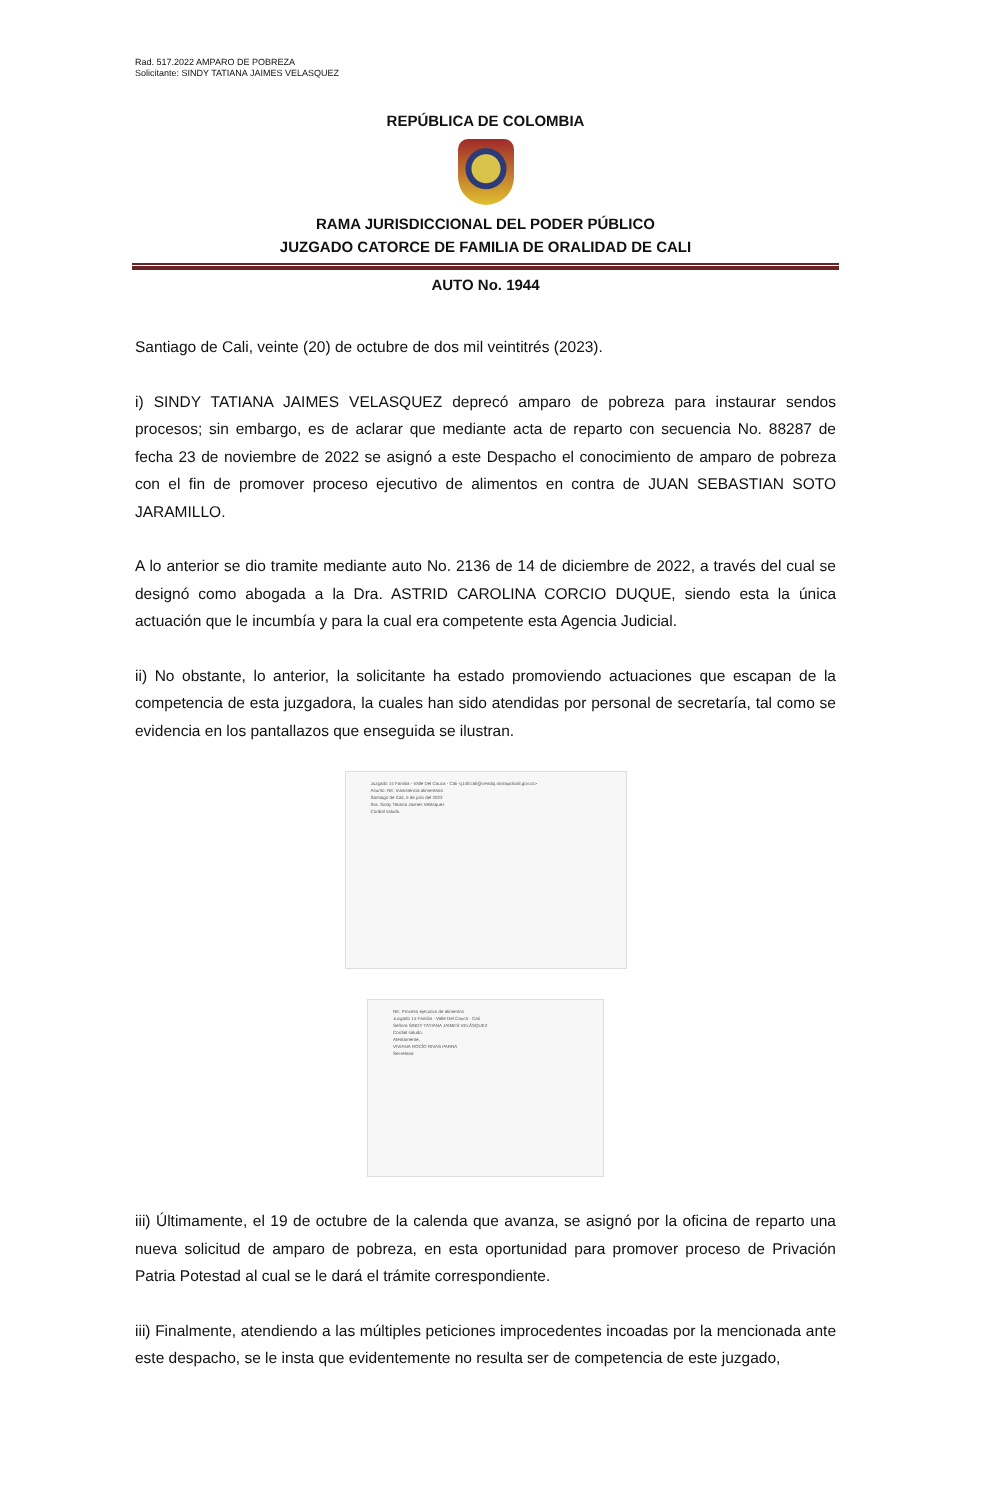Rad. 517.2022 AMPARO DE POBREZA
Solicitante: SINDY TATIANA JAIMES VELASQUEZ
REPÚBLICA DE COLOMBIA
RAMA JURISDICCIONAL DEL PODER PÚBLICO
JUZGADO CATORCE DE FAMILIA DE ORALIDAD DE CALI
AUTO No. 1944
Santiago de Cali, veinte (20) de octubre de dos mil veintitrés (2023).
i) SINDY TATIANA JAIMES VELASQUEZ deprecó amparo de pobreza para instaurar sendos procesos; sin embargo, es de aclarar que mediante acta de reparto con secuencia No. 88287 de fecha 23 de noviembre de 2022 se asignó a este Despacho el conocimiento de amparo de pobreza con el fin de promover proceso ejecutivo de alimentos en contra de JUAN SEBASTIAN SOTO JARAMILLO.
A lo anterior se dio tramite mediante auto No. 2136 de 14 de diciembre de 2022, a través del cual se designó como abogada a la Dra. ASTRID CAROLINA CORCIO DUQUE, siendo esta la única actuación que le incumbía y para la cual era competente esta Agencia Judicial.
ii) No obstante, lo anterior, la solicitante ha estado promoviendo actuaciones que escapan de la competencia de esta juzgadora, la cuales han sido atendidas por personal de secretaría, tal como se evidencia en los pantallazos que enseguida se ilustran.
Juzgado 14 Familia - Valle Del Cauca - Cali <j14fccali@cendoj.ramajudicial.gov.co>
Asunto: RE: Inasistencia alimentaria
Santiago de Cali, 5 de julio del 2023
Sra. Sindy Tatiana Jaimes Velásquez
Cordial saludo.
RE: Proceso ejecutivo de alimentos
Juzgado 14 Familia - Valle Del Cauca - Cali
Señora SINDY TATIANA JAIMES VELÁSQUEZ
Cordial saludo.
Atentamente,
VIVIANA ROCÍO RIVAS PARRA
Secretaria
iii) Últimamente, el 19 de octubre de la calenda que avanza, se asignó por la oficina de reparto una nueva solicitud de amparo de pobreza, en esta oportunidad para promover proceso de Privación Patria Potestad al cual se le dará el trámite correspondiente.
iii) Finalmente, atendiendo a las múltiples peticiones improcedentes incoadas por la mencionada ante este despacho, se le insta que evidentemente no resulta ser de competencia de este juzgado,